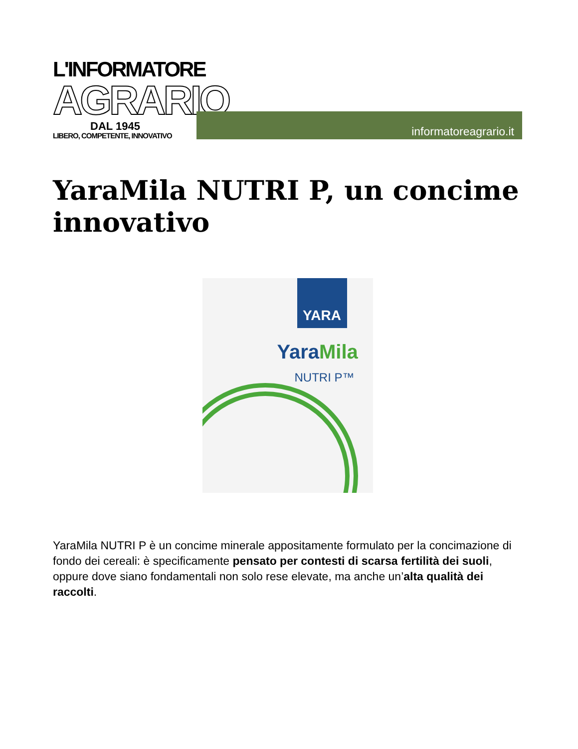L'INFORMATORE
AGRARIO
DAL 1945
LIBERO, COMPETENTE, INNOVATIVO
informatoreagrario.it
YaraMila NUTRI P, un concime innovativo
YARA
YaraMila
NUTRI P™
YaraMila NUTRI P è un concime minerale appositamente formulato per la concimazione di fondo dei cereali: è specificamente pensato per contesti di scarsa fertilità dei suoli, oppure dove siano fondamentali non solo rese elevate, ma anche un’alta qualità dei raccolti.